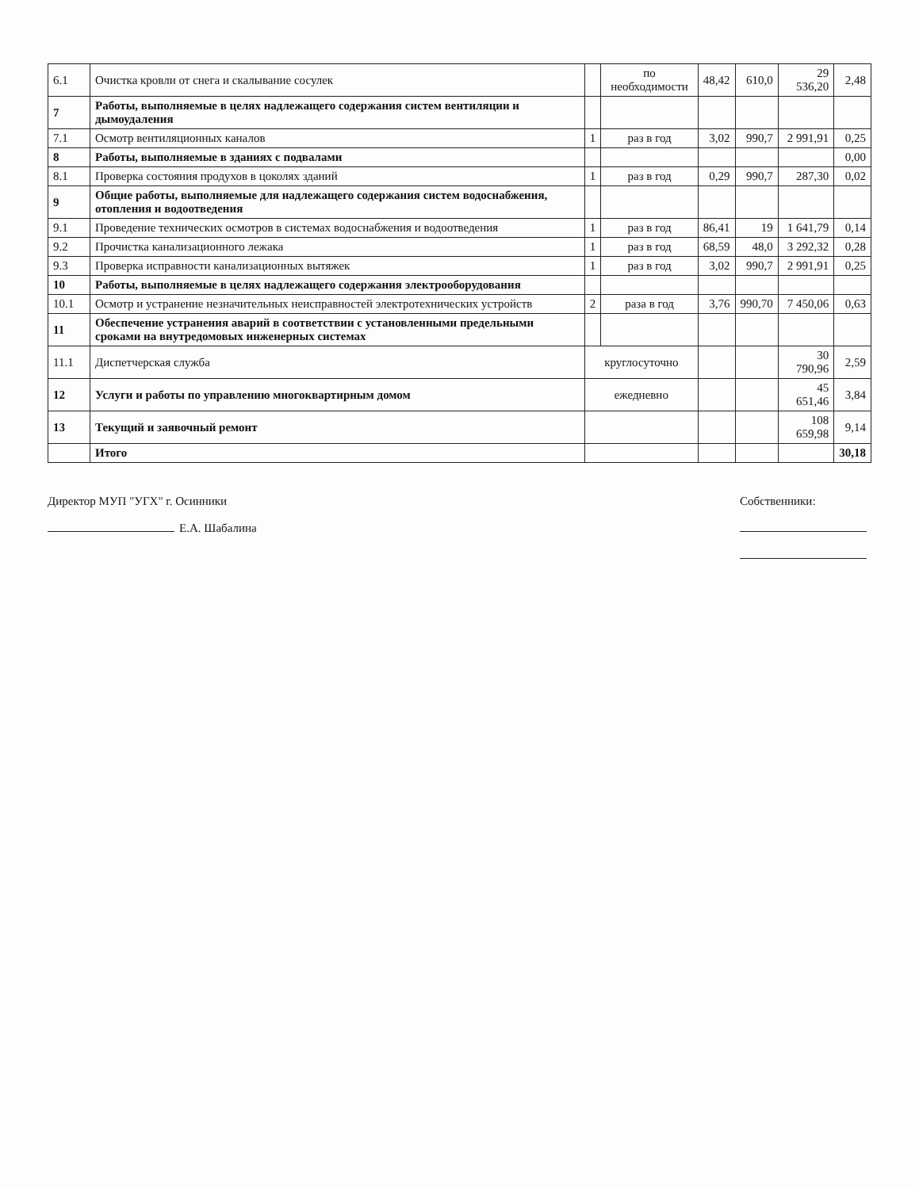| 6.1 | Очистка кровли от снега и скалывание сосулек | | по необходимости | 48,42 | 610,0 | 29 536,20 | 2,48 |
| 7 | Работы, выполняемые в целях надлежащего содержания систем вентиляции и дымоудаления | | | | | | |
| 7.1 | Осмотр вентиляционных каналов | 1 | раз в год | 3,02 | 990,7 | 2 991,91 | 0,25 |
| 8 | Работы, выполняемые в зданиях с подвалами | | | | | | 0,00 |
| 8.1 | Проверка состояния продухов в цоколях зданий | 1 | раз в год | 0,29 | 990,7 | 287,30 | 0,02 |
| 9 | Общие работы, выполняемые для надлежащего содержания систем водоснабжения, отопления и водоотведения | | | | | | |
| 9.1 | Проведение технических осмотров в системах водоснабжения и водоотведения | 1 | раз в год | 86,41 | 19 | 1 641,79 | 0,14 |
| 9.2 | Прочистка канализационного лежака | 1 | раз в год | 68,59 | 48,0 | 3 292,32 | 0,28 |
| 9.3 | Проверка исправности канализационных вытяжек | 1 | раз в год | 3,02 | 990,7 | 2 991,91 | 0,25 |
| 10 | Работы, выполняемые в целях надлежащего содержания электрооборудования | | | | | | |
| 10.1 | Осмотр и устранение незначительных неисправностей электротехнических устройств | 2 | раза в год | 3,76 | 990,70 | 7 450,06 | 0,63 |
| 11 | Обеспечение устранения аварий в соответствии с установленными предельными сроками на внутредомовых инженерных системах | | | | | | |
| 11.1 | Диспетчерская служба | круглосуточно | | | | 30 790,96 | 2,59 |
| 12 | Услуги и работы по управлению многоквартирным домом | ежедневно | | | | 45 651,46 | 3,84 |
| 13 | Текущий и заявочный ремонт | | | | | 108 659,98 | 9,14 |
| | Итого | | | | | | 30,18 |
Директор МУП "УГХ" г. Осинники
Е.А. Шабалина
Собственники: